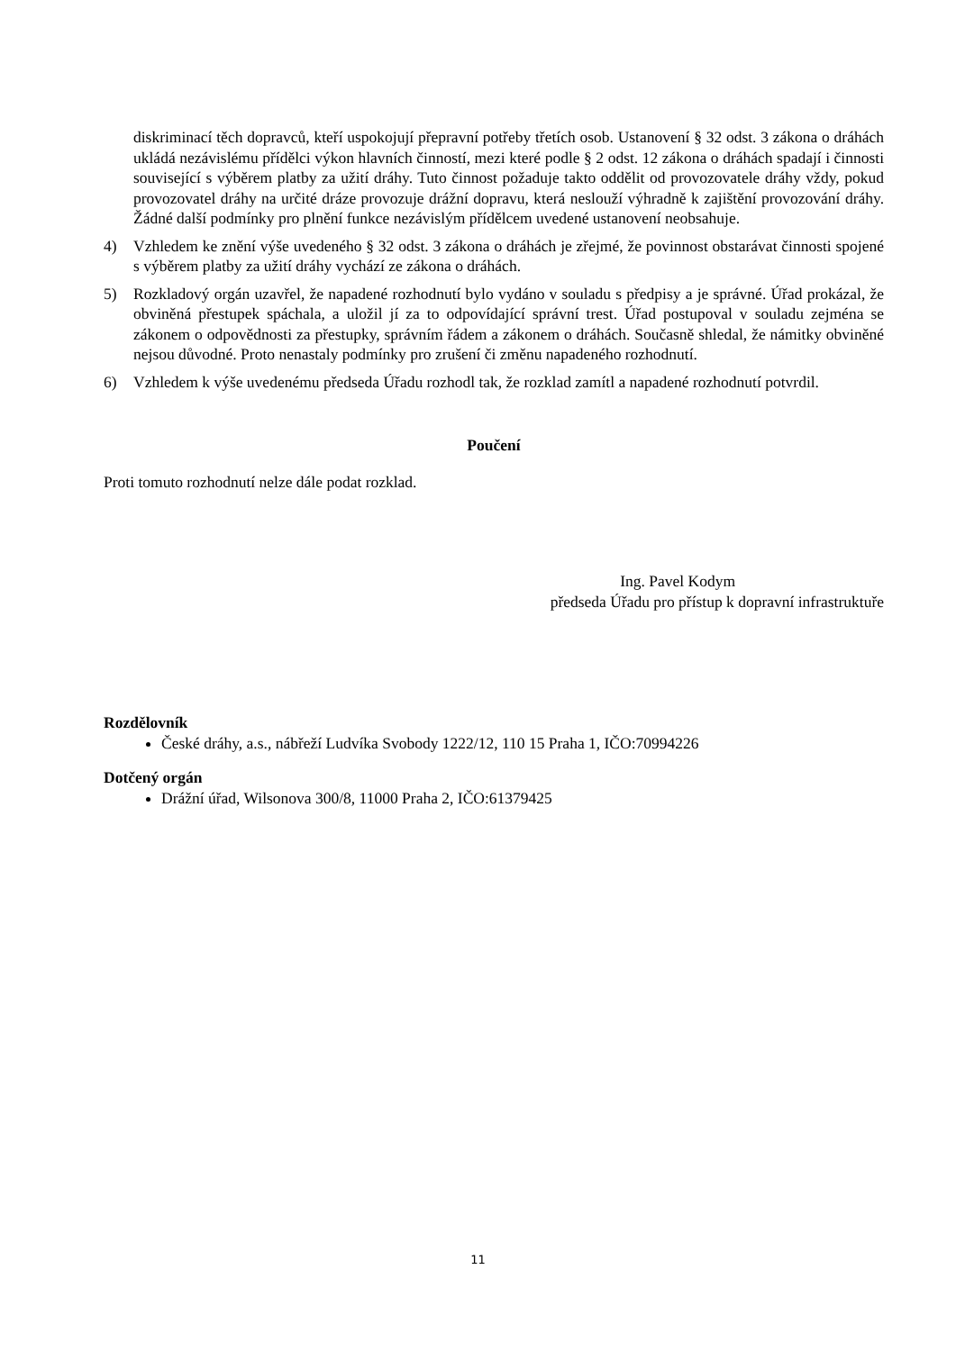diskriminací těch dopravců, kteří uspokojují přepravní potřeby třetích osob. Ustanovení § 32 odst. 3 zákona o dráhách ukládá nezávislému přídělci výkon hlavních činností, mezi které podle § 2 odst. 12 zákona o dráhách spadají i činnosti související s výběrem platby za užití dráhy. Tuto činnost požaduje takto oddělit od provozovatele dráhy vždy, pokud provozovatel dráhy na určité dráze provozuje drážní dopravu, která neslouží výhradně k zajištění provozování dráhy. Žádné další podmínky pro plnění funkce nezávislým přídělcem uvedené ustanovení neobsahuje.
4) Vzhledem ke znění výše uvedeného § 32 odst. 3 zákona o dráhách je zřejmé, že povinnost obstarávat činnosti spojené s výběrem platby za užití dráhy vychází ze zákona o dráhách.
5) Rozkladový orgán uzavřel, že napadené rozhodnutí bylo vydáno v souladu s předpisy a je správné. Úřad prokázal, že obviněná přestupek spáchala, a uložil jí za to odpovídající správní trest. Úřad postupoval v souladu zejména se zákonem o odpovědnosti za přestupky, správním řádem a zákonem o dráhách. Současně shledal, že námitky obviněné nejsou důvodné. Proto nenastaly podmínky pro zrušení či změnu napadeného rozhodnutí.
6) Vzhledem k výše uvedenému předseda Úřadu rozhodl tak, že rozklad zamítl a napadené rozhodnutí potvrdil.
Poučení
Proti tomuto rozhodnutí nelze dále podat rozklad.
Ing. Pavel Kodym
předseda Úřadu pro přístup k dopravní infrastruktuře
Rozdělovník
České dráhy, a.s., nábřeží Ludvíka Svobody 1222/12, 110 15 Praha 1, IČO:70994226
Dotčený orgán
Drážní úřad, Wilsonova 300/8, 11000 Praha 2, IČO:61379425
11